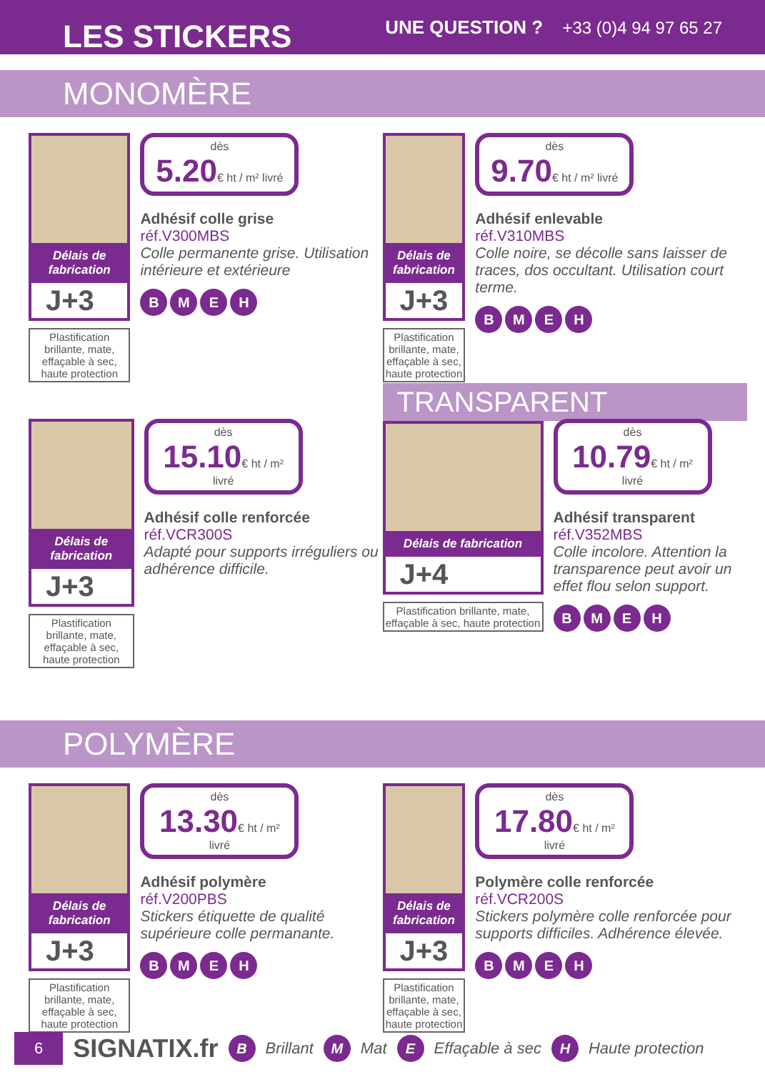LES STICKERS
UNE QUESTION ? +33 (0)4 94 97 65 27
MONOMÈRE
Délais de fabrication
J+3
Plastification brillante, mate, effaçable à sec, haute protection
dès
5.20€ ht / m² livré
Adhésif colle grise
réf.V300MBS
Colle permanente grise. Utilisation intérieure et extérieure
BMEH
Délais de fabrication
J+3
Plastification brillante, mate, effaçable à sec, haute protection
dès
9.70€ ht / m² livré
Adhésif enlevable
réf.V310MBS
Colle noire, se décolle sans laisser de traces, dos occultant. Utilisation court terme.
BMEH
Délais de fabrication
J+3
Plastification brillante, mate, effaçable à sec, haute protection
dès
15.10€ ht / m² livré
Adhésif colle renforcée
réf.VCR300S
Adapté pour supports irréguliers ou adhérence difficile.
TRANSPARENT
Délais de fabrication
J+4
Plastification brillante, mate, effaçable à sec, haute protection
dès
10.79€ ht / m² livré
Adhésif transparent
réf.V352MBS
Colle incolore. Attention la transparence peut avoir un effet flou selon support.
BMEH
POLYMÈRE
Délais de fabrication
J+3
Plastification brillante, mate, effaçable à sec, haute protection
dès
13.30€ ht / m² livré
Adhésif polymère
réf.V200PBS
Stickers étiquette de qualité supérieure colle permanante.
BMEH
Délais de fabrication
J+3
Plastification brillante, mate, effaçable à sec, haute protection
dès
17.80€ ht / m² livré
Polymère colle renforcée
réf.VCR200S
Stickers polymère colle renforcée pour supports difficiles. Adhérence élevée.
BMEH
6 SIGNATIX.fr B Brillant M Mat E Effaçable à sec H Haute protection